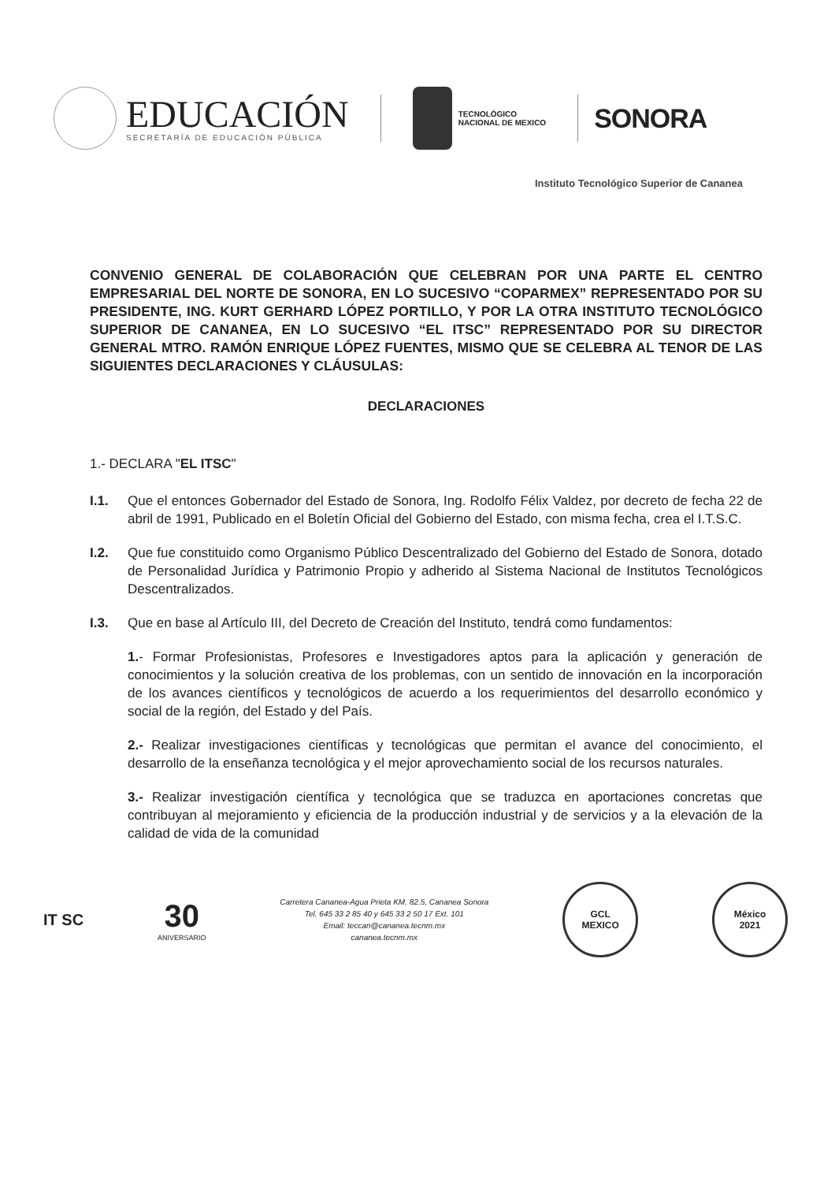EDUCACIÓN
SECRETARÍA DE EDUCACIÓN PÚBLICA
TECNOLÓGICO
NACIONAL DE MEXICO
SONORA
Instituto Tecnológico Superior de Cananea
CONVENIO GENERAL DE COLABORACIÓN QUE CELEBRAN POR UNA PARTE EL CENTRO EMPRESARIAL DEL NORTE DE SONORA, EN LO SUCESIVO “COPARMEX” REPRESENTADO POR SU PRESIDENTE, ING. KURT GERHARD LÓPEZ PORTILLO, Y POR LA OTRA INSTITUTO TECNOLÓGICO SUPERIOR DE CANANEA, EN LO SUCESIVO “EL ITSC” REPRESENTADO POR SU DIRECTOR GENERAL MTRO. RAMÓN ENRIQUE LÓPEZ FUENTES, MISMO QUE SE CELEBRA AL TENOR DE LAS SIGUIENTES DECLARACIONES Y CLÁUSULAS:
DECLARACIONES
1.- DECLARA "EL ITSC"
I.1. Que el entonces Gobernador del Estado de Sonora, Ing. Rodolfo Félix Valdez, por decreto de fecha 22 de abril de 1991, Publicado en el Boletín Oficial del Gobierno del Estado, con misma fecha, crea el I.T.S.C.
I.2. Que fue constituido como Organismo Público Descentralizado del Gobierno del Estado de Sonora, dotado de Personalidad Jurídica y Patrimonio Propio y adherido al Sistema Nacional de Institutos Tecnológicos Descentralizados.
I.3. Que en base al Artículo III, del Decreto de Creación del Instituto, tendrá como fundamentos:
1.- Formar Profesionistas, Profesores e Investigadores aptos para la aplicación y generación de conocimientos y la solución creativa de los problemas, con un sentido de innovación en la incorporación de los avances científicos y tecnológicos de acuerdo a los requerimientos del desarrollo económico y social de la región, del Estado y del País.
2.- Realizar investigaciones científicas y tecnológicas que permitan el avance del conocimiento, el desarrollo de la enseñanza tecnológica y el mejor aprovechamiento social de los recursos naturales.
3.- Realizar investigación científica y tecnológica que se traduzca en aportaciones concretas que contribuyan al mejoramiento y eficiencia de la producción industrial y de servicios y a la elevación de la calidad de vida de la comunidad
IT SC
30
ANIVERSARIO
Carretera Cananea-Agua Prieta KM. 82.5, Cananea Sonora
Tel. 645 33 2 85 40 y 645 33 2 50 17 Ext. 101
Email: teccan@cananea.tecnm.mx
cananea.tecnm.mx
GCL
MEXICO
México
2021